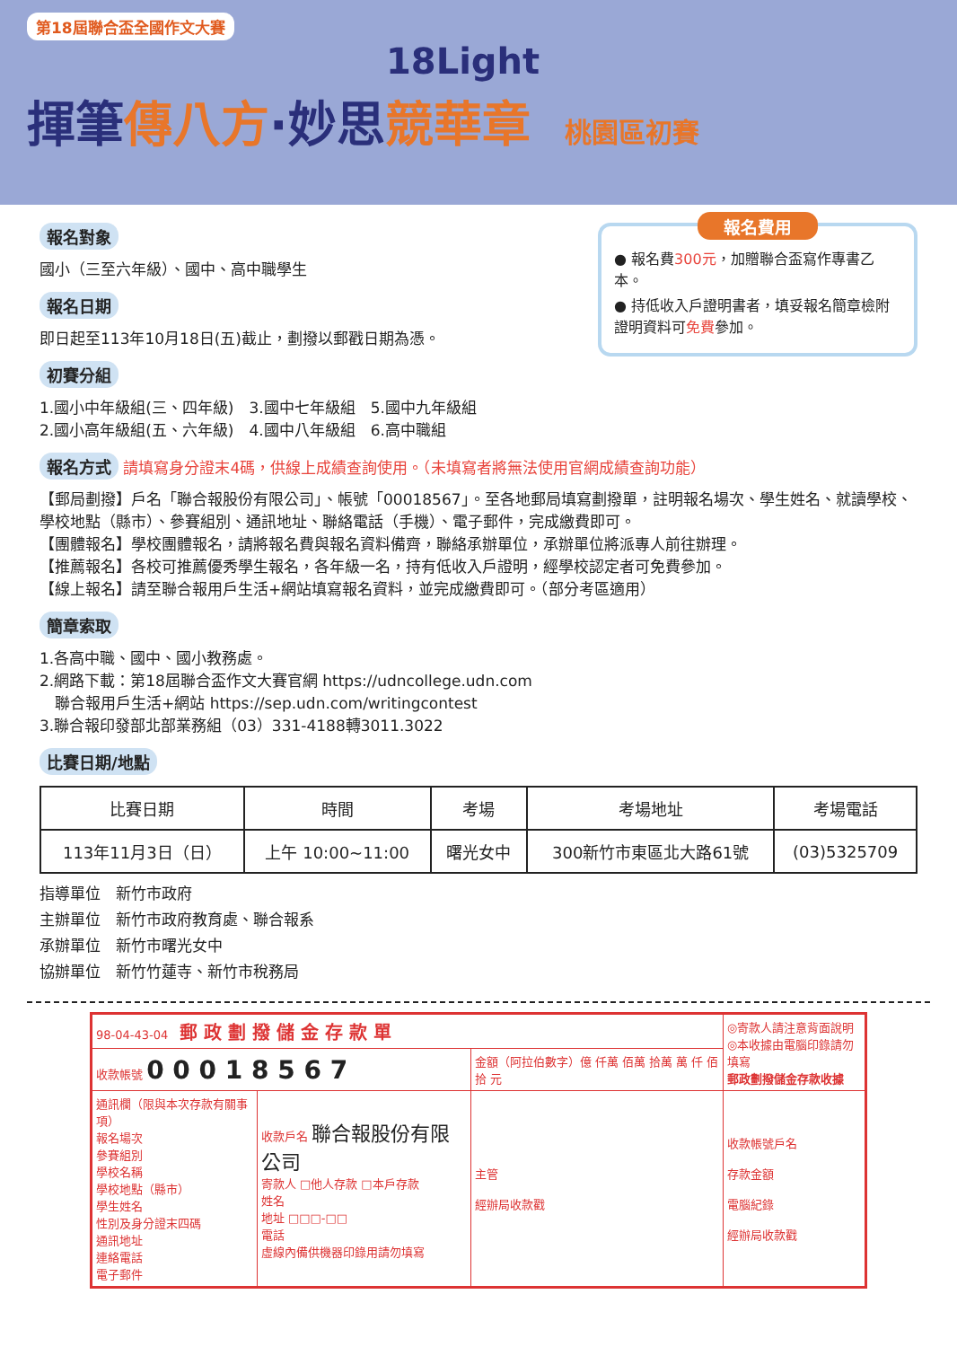第18屆聯合盃全國作文大賽
18Light
揮筆傳八方·妙思競華章 桃園區初賽
報名費用
● 報名費300元，加贈聯合盃寫作專書乙本。
● 持低收入戶證明書者，填妥報名簡章檢附證明資料可免費參加。
報名對象
國小（三至六年級）、國中、高中職學生
報名日期
即日起至113年10月18日(五)截止，劃撥以郵戳日期為憑。
初賽分組
1.國小中年級組(三、四年級)　3.國中七年級組　5.國中九年級組
2.國小高年級組(五、六年級)　4.國中八年級組　6.高中職組
報名方式
請填寫身分證末4碼，供線上成績查詢使用。（未填寫者將無法使用官網成績查詢功能）
【郵局劃撥】戶名「聯合報股份有限公司」、帳號「00018567」。至各地郵局填寫劃撥單，註明報名場次、學生姓名、就讀學校、學校地點（縣市）、參賽組別、通訊地址、聯絡電話（手機）、電子郵件，完成繳費即可。
【團體報名】學校團體報名，請將報名費與報名資料備齊，聯絡承辦單位，承辦單位將派專人前往辦理。
【推薦報名】各校可推薦優秀學生報名，各年級一名，持有低收入戶證明，經學校認定者可免費參加。
【線上報名】請至聯合報用戶生活+網站填寫報名資料，並完成繳費即可。（部分考區適用）
簡章索取
1.各高中職、國中、國小教務處。
2.網路下載：第18屆聯合盃作文大賽官網 https://udncollege.udn.com
　聯合報用戶生活+網站 https://sep.udn.com/writingcontest
3.聯合報印發部北部業務組（03）331-4188轉3011.3022
比賽日期/地點
| 比賽日期 | 時間 | 考場 | 考場地址 | 考場電話 |
| --- | --- | --- | --- | --- |
| 113年11月3日（日） | 上午 10:00~11:00 | 曙光女中 | 300新竹市東區北大路61號 | (03)5325709 |
指導單位　新竹市政府
主辦單位　新竹市政府教育處、聯合報系
承辦單位　新竹市曙光女中
協辦單位　新竹竹蓮寺、新竹市稅務局
| 98-04-43-04 郵 政 劃 撥 儲 金 存 款 單 | | | ◎寄款人請注意背面說明 ◎本收據由電腦印錄請勿填寫 郵政劃撥儲金存款收據 |
| 收款帳號 0 0 0 1 8 5 6 7 | | 金額（阿拉伯數字）億 仟萬 佰萬 拾萬 萬 仟 佰 拾 元 | |
| 通訊欄（限與本次存款有關事項） 報名場次 參賽組別 學校名稱 學校地點（縣市） 學生姓名 性別及身分證末四碼 通訊地址 連絡電話 電子郵件 | 收款戶名 聯合報股份有限公司 寄款人 □他人存款 □本戶存款 姓名 地址 □□□-□□ 電話 虛線內備供機器印錄用請勿填寫 | 主管 經辦局收款戳 | 收款帳號戶名 存款金額 電腦紀錄 經辦局收款戳 |